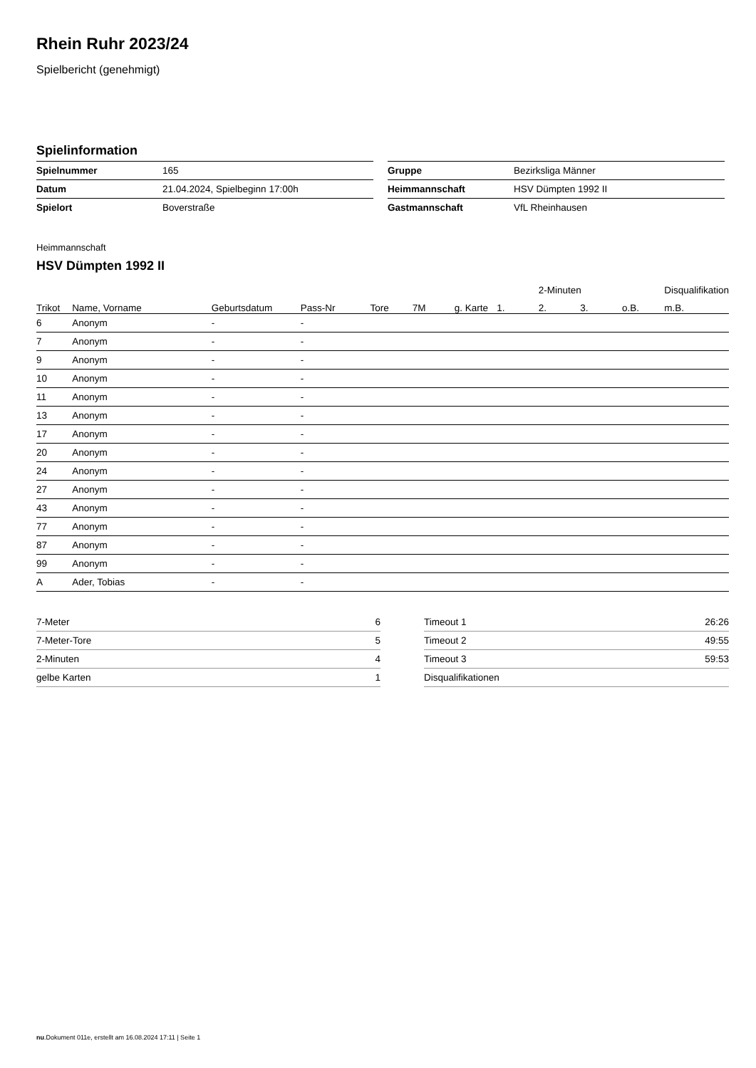Rhein Ruhr 2023/24
Spielbericht (genehmigt)
Spielinformation
| Spielnummer | 165 |
| Datum | 21.04.2024, Spielbeginn 17:00h |
| Spielort | Boverstraße |
| Gruppe | Bezirksliga Männer |
| Heimmannschaft | HSV Dümpten 1992 II |
| Gastmannschaft | VfL Rheinhausen |
Heimmannschaft
HSV Dümpten 1992 II
| | | | | | | | | 2-Minuten | | | Disqualifikation |
| --- | --- | --- | --- | --- | --- | --- | --- | --- | --- | --- | --- |
| Trikot | Name, Vorname | Geburtsdatum | Pass-Nr | Tore | 7M | g. Karte | 1. | 2. | 3. | o.B. | m.B. |
| 6 | Anonym | - | - | | | | | | | | |
| 7 | Anonym | - | - | | | | | | | | |
| 9 | Anonym | - | - | | | | | | | | |
| 10 | Anonym | - | - | | | | | | | | |
| 11 | Anonym | - | - | | | | | | | | |
| 13 | Anonym | - | - | | | | | | | | |
| 17 | Anonym | - | - | | | | | | | | |
| 20 | Anonym | - | - | | | | | | | | |
| 24 | Anonym | - | - | | | | | | | | |
| 27 | Anonym | - | - | | | | | | | | |
| 43 | Anonym | - | - | | | | | | | | |
| 77 | Anonym | - | - | | | | | | | | |
| 87 | Anonym | - | - | | | | | | | | |
| 99 | Anonym | - | - | | | | | | | | |
| A | Ader, Tobias | - | - | | | | | | | | |
| 7-Meter | 6 |
| 7-Meter-Tore | 5 |
| 2-Minuten | 4 |
| gelbe Karten | 1 |
| Timeout 1 | 26:26 |
| Timeout 2 | 49:55 |
| Timeout 3 | 59:53 |
| Disqualifikationen | |
nu.Dokument 011e, erstellt am 16.08.2024 17:11 | Seite 1